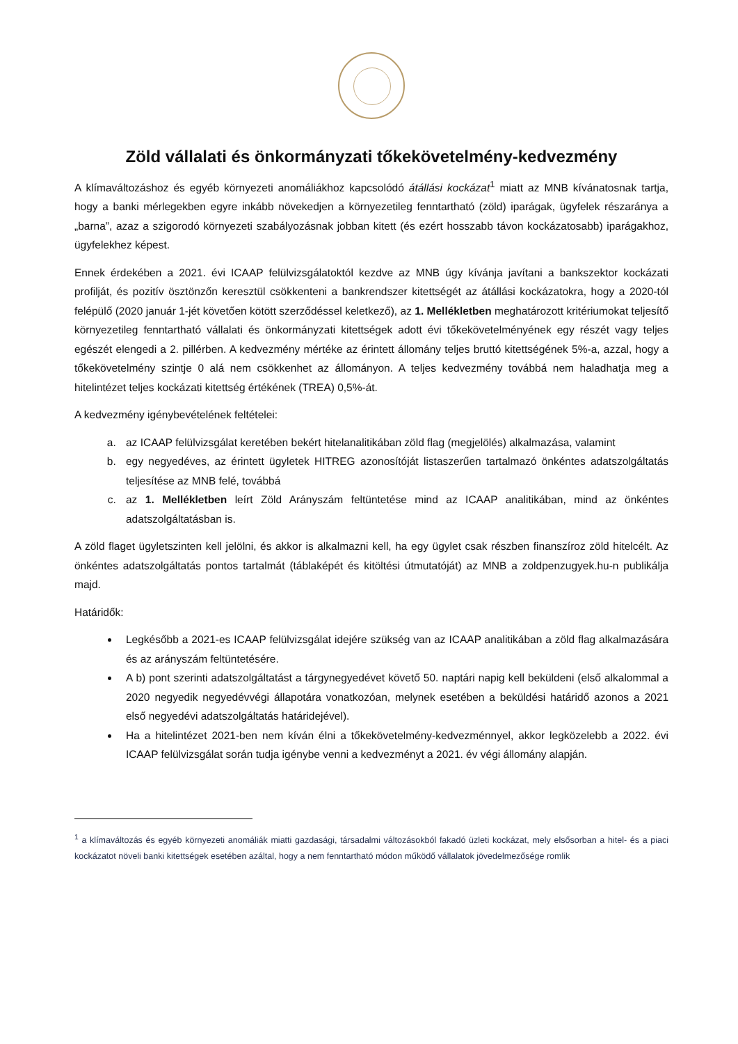Zöld vállalati és önkormányzati tőkekövetelmény-kedvezmény
A klímaváltozáshoz és egyéb környezeti anomáliákhoz kapcsolódó átállási kockázat<sup>1</sup> miatt az MNB kívánatosnak tartja, hogy a banki mérlegekben egyre inkább növekedjen a környezetileg fenntartható (zöld) iparágak, ügyfelek részaránya a „barna”, azaz a szigorodó környezeti szabályozásnak jobban kitett (és ezért hosszabb távon kockázatosabb) iparágakhoz, ügyfelekhez képest.
Ennek érdekében a 2021. évi ICAAP felülvizsgálatoktól kezdve az MNB úgy kívánja javítani a bankszektor kockázati profilját, és pozitív ösztönzőn keresztül csökkenteni a bankrendszer kitettségét az átállási kockázatokra, hogy a 2020-tól felépülő (2020 január 1-jét követően kötött szerződéssel keletkező), az 1. Mellékletben meghatározott kritériumokat teljesítő környezetileg fenntartható vállalati és önkormányzati kitettségek adott évi tőkekövetelményének egy részét vagy teljes egészét elengedi a 2. pillérben. A kedvezmény mértéke az érintett állomány teljes bruttó kitettségének 5%-a, azzal, hogy a tőkekövetelmény szintje 0 alá nem csökkenhet az állományon. A teljes kedvezmény továbbá nem haladhatja meg a hitelintézet teljes kockázati kitettség értékének (TREA) 0,5%-át.
A kedvezmény igénybevételének feltételei:
a. az ICAAP felülvizsgálat keretében bekért hitelanalitikában zöld flag (megjelölés) alkalmazása, valamint
b. egy negyedéves, az érintett ügyletek HITREG azonosítóját listaszerűen tartalmazó önkéntes adatszolgáltatás teljesítése az MNB felé, továbbá
c. az 1. Mellékletben leírt Zöld Arányszám feltüntetése mind az ICAAP analitikában, mind az önkéntes adatszolgáltatásban is.
A zöld flaget ügyletszinten kell jelölni, és akkor is alkalmazni kell, ha egy ügylet csak részben finanszíroz zöld hitelcélt. Az önkéntes adatszolgáltatás pontos tartalmát (táblaképét és kitöltési útmutatóját) az MNB a zoldpenzugyek.hu-n publikálja majd.
Határidők:
Legkésőbb a 2021-es ICAAP felülvizsgálat idejére szükség van az ICAAP analitikában a zöld flag alkalmazására és az arányszám feltüntetésére.
A b) pont szerinti adatszolgáltatást a tárgynegyedévet követő 50. naptári napig kell beküldeni (első alkalommal a 2020 negyedik negyedévvégi állapotára vonatkozóan, melynek esetében a beküldési határidő azonos a 2021 első negyedévi adatszolgáltatás határidejével).
Ha a hitelintézet 2021-ben nem kíván élni a tőkekövetelmény-kedvezménnyel, akkor legközelebb a 2022. évi ICAAP felülvizsgálat során tudja igénybe venni a kedvezményt a 2021. év végi állomány alapján.
<sup>1</sup> a klímaváltozás és egyéb környezeti anomáliák miatti gazdasági, társadalmi változásokból fakadó üzleti kockázat, mely elsősorban a hitel- és a piaci kockázatot növeli banki kitettségek esetében azáltal, hogy a nem fenntartható módon működő vállalatok jövedelmezősége romlik